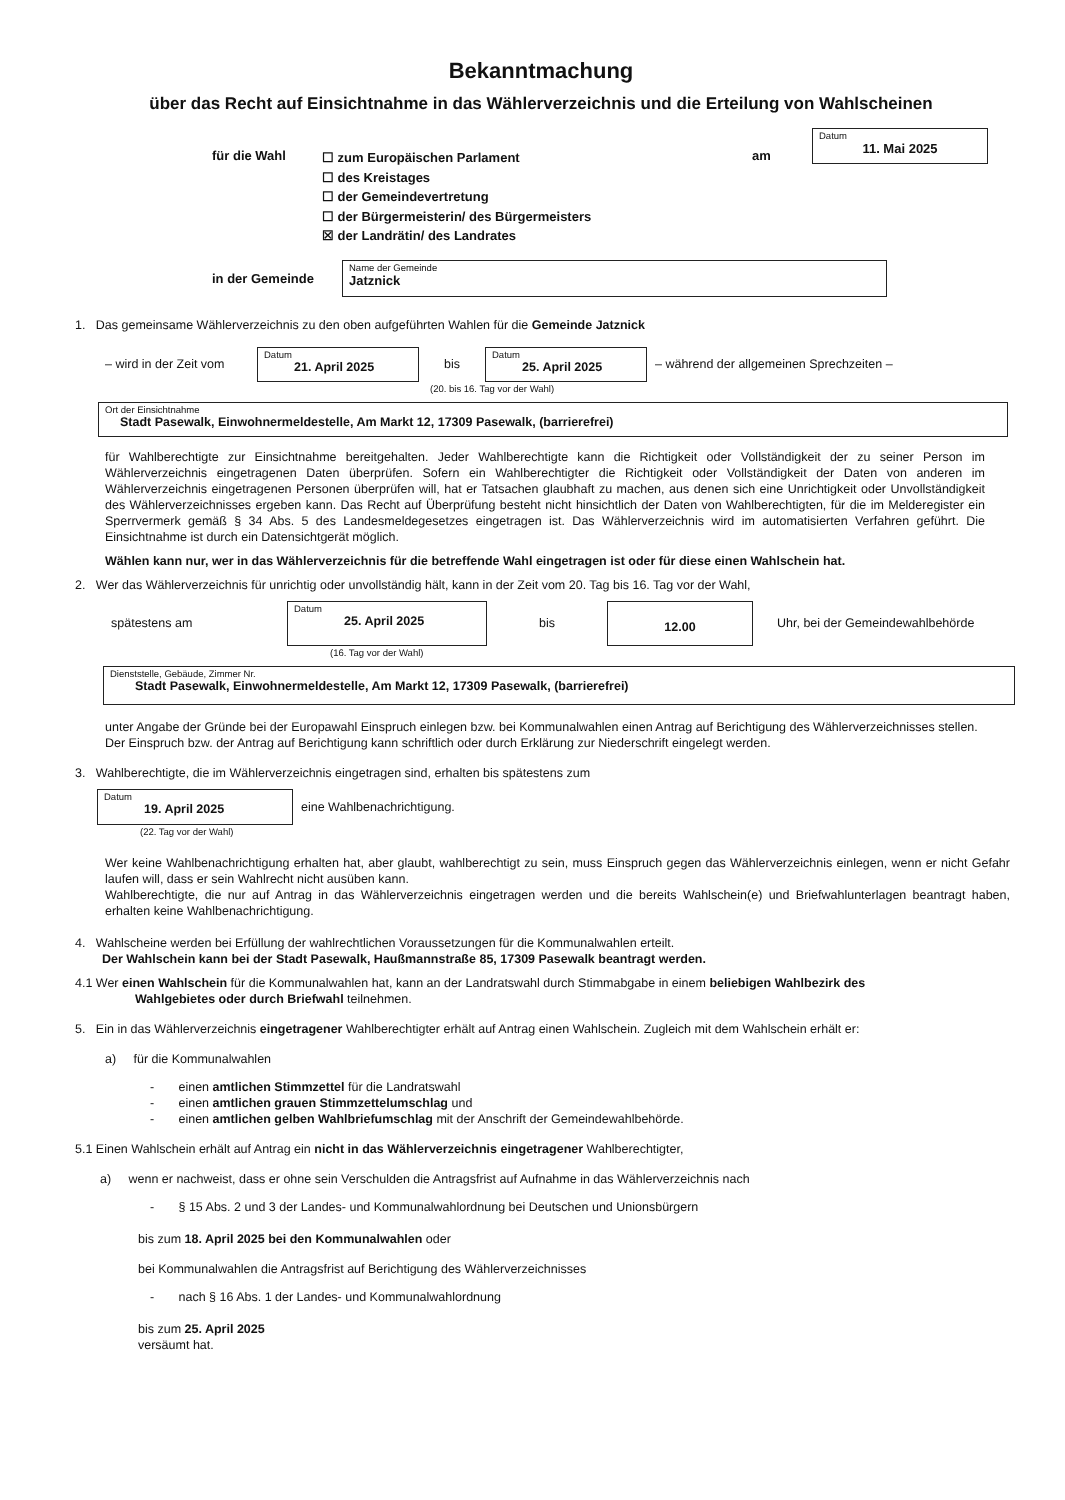Bekanntmachung
über das Recht auf Einsichtnahme in das Wählerverzeichnis und die Erteilung von Wahlscheinen
für die Wahl
☐ zum Europäischen Parlament
☐ des Kreistages
☐ der Gemeindevertretung
☐ der Bürgermeisterin/ des Bürgermeisters
☒ der Landrätin/ des Landrates
am
Datum
11. Mai 2025
in der Gemeinde
Name der Gemeinde
Jatznick
1. Das gemeinsame Wählerverzeichnis zu den oben aufgeführten Wahlen für die Gemeinde Jatznick
– wird in der Zeit vom
Datum
21. April 2025
bis
Datum
25. April 2025
– während der allgemeinen Sprechzeiten –
(20. bis 16. Tag vor der Wahl)
Ort der Einsichtnahme
Stadt Pasewalk, Einwohnermeldestelle, Am Markt 12, 17309 Pasewalk, (barrierefrei)
für Wahlberechtigte zur Einsichtnahme bereitgehalten. Jeder Wahlberechtigte kann die Richtigkeit oder Vollständigkeit der zu seiner Person im Wählerverzeichnis eingetragenen Daten überprüfen. Sofern ein Wahlberechtigter die Richtigkeit oder Vollständigkeit der Daten von anderen im Wählerverzeichnis eingetragenen Personen überprüfen will, hat er Tatsachen glaubhaft zu machen, aus denen sich eine Unrichtigkeit oder Unvollständigkeit des Wählerverzeichnisses ergeben kann. Das Recht auf Überprüfung besteht nicht hinsichtlich der Daten von Wahlberechtigten, für die im Melderegister ein Sperrvermerk gemäß § 34 Abs. 5 des Landesmeldegesetzes eingetragen ist. Das Wählerverzeichnis wird im automatisierten Verfahren geführt. Die Einsichtnahme ist durch ein Datensichtgerät möglich.
Wählen kann nur, wer in das Wählerverzeichnis für die betreffende Wahl eingetragen ist oder für diese einen Wahlschein hat.
2. Wer das Wählerverzeichnis für unrichtig oder unvollständig hält, kann in der Zeit vom 20. Tag bis 16. Tag vor der Wahl,
spätestens am
Datum
25. April 2025
bis
12.00
Uhr, bei der Gemeindewahlbehörde
(16. Tag vor der Wahl)
Dienststelle, Gebäude, Zimmer Nr.
Stadt Pasewalk, Einwohnermeldestelle, Am Markt 12, 17309 Pasewalk, (barrierefrei)
unter Angabe der Gründe bei der Europawahl Einspruch einlegen bzw. bei Kommunalwahlen einen Antrag auf Berichtigung des Wählerverzeichnisses stellen.
Der Einspruch bzw. der Antrag auf Berichtigung kann schriftlich oder durch Erklärung zur Niederschrift eingelegt werden.
3. Wahlberechtigte, die im Wählerverzeichnis eingetragen sind, erhalten bis spätestens zum
Datum
19. April 2025
eine Wahlbenachrichtigung.
(22. Tag vor der Wahl)
Wer keine Wahlbenachrichtigung erhalten hat, aber glaubt, wahlberechtigt zu sein, muss Einspruch gegen das Wählerverzeichnis einlegen, wenn er nicht Gefahr laufen will, dass er sein Wahlrecht nicht ausüben kann.
Wahlberechtigte, die nur auf Antrag in das Wählerverzeichnis eingetragen werden und die bereits Wahlschein(e) und Briefwahlunterlagen beantragt haben, erhalten keine Wahlbenachrichtigung.
4. Wahlscheine werden bei Erfüllung der wahlrechtlichen Voraussetzungen für die Kommunalwahlen erteilt.
Der Wahlschein kann bei der Stadt Pasewalk, Haußmannstraße 85, 17309 Pasewalk beantragt werden.
4.1 Wer einen Wahlschein für die Kommunalwahlen hat, kann an der Landratswahl durch Stimmabgabe in einem beliebigen Wahlbezirk des
Wahlgebietes oder durch Briefwahl teilnehmen.
5. Ein in das Wählerverzeichnis eingetragener Wahlberechtigter erhält auf Antrag einen Wahlschein. Zugleich mit dem Wahlschein erhält er:
a) für die Kommunalwahlen
- einen amtlichen Stimmzettel für die Landratswahl
- einen amtlichen grauen Stimmzettelumschlag und
- einen amtlichen gelben Wahlbriefumschlag mit der Anschrift der Gemeindewahlbehörde.
5.1 Einen Wahlschein erhält auf Antrag ein nicht in das Wählerverzeichnis eingetragener Wahlberechtigter,
a) wenn er nachweist, dass er ohne sein Verschulden die Antragsfrist auf Aufnahme in das Wählerverzeichnis nach
- § 15 Abs. 2 und 3 der Landes- und Kommunalwahlordnung bei Deutschen und Unionsbürgern
bis zum 18. April 2025 bei den Kommunalwahlen oder
bei Kommunalwahlen die Antragsfrist auf Berichtigung des Wählerverzeichnisses
- nach § 16 Abs. 1 der Landes- und Kommunalwahlordnung
bis zum 25. April 2025
versäumt hat.